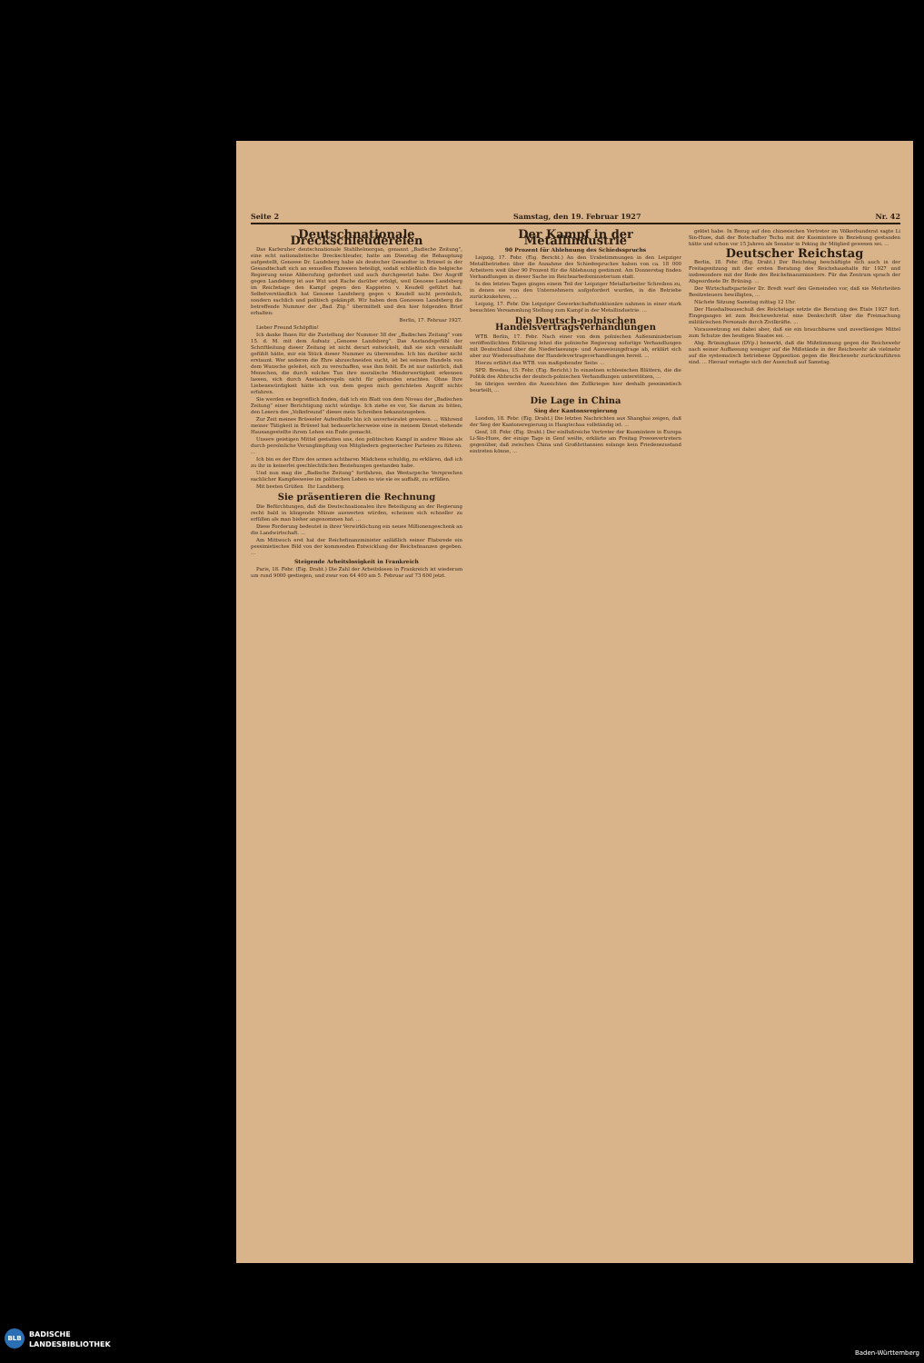Seite 2 Samstag, den 19. Februar 1927 Nr. 42
Deutschnationale Dreckschleudereien
Das Karlsruher deutschnationale Stahlhelmorgan, genannt „Badische Zeitung“, eine echt nationalistische Dreckschleuder, hatte am Dienstag die Behauptung aufgestellt, Genosse Dr. Landsberg habe als deutscher Gesandter in Brüssel in der Gesandtschaft sich an sexuellen Exzessen beteiligt, sodaß schließlich die belgische Regierung seine Abberufung gefordert und auch durchgesetzt habe. Der Angriff gegen Landsberg ist aus Wut und Rache darüber erfolgt, weil Genosse Landsberg im Reichstage den Kampf gegen den Kappisten v. Keudell geführt hat. Selbstverständlich hat Genosse Landsberg gegen v. Keudell nicht persönlich, sondern sachlich und politisch gekämpft. Wir haben dem Genossen Landsberg die betreffende Nummer der „Bad. Ztg.“ übermittelt und den hier folgenden Brief erhalten:
Berlin, 17. Februar 1927.
Lieber Freund Schöpflin!
Ich danke Ihnen für die Zustellung der Nummer 38 der „Badischen Zeitung“ vom 15. d. M. mit dem Aufsatz „Genosse Landsberg“. Das Anstandsgefühl der Schriftleitung dieser Zeitung ist nicht derart entwickelt, daß sie sich veranlaßt gefühlt hätte, mir ein Stück dieser Nummer zu übersenden. Ich bin darüber nicht erstaunt. Wer anderen die Ehre abzuschneiden sucht, ist bei seinem Handeln von dem Wunsche geleitet, sich zu verschaffen, was ihm fehlt. Es ist nur natürlich, daß Menschen, die durch solches Tun ihre moralische Minderwertigkeit erkennen lassen, sich durch Anstandsregeln nicht für gebunden erachten. Ohne Ihre Liebenswürdigkeit hätte ich von dem gegen mich gerichteten Angriff nichts erfahren.
Sie werden es begreiflich finden, daß ich ein Blatt von dem Niveau der „Badischen Zeitung“ einer Berichtigung nicht würdige. Ich ziehe es vor, Sie darum zu bitten, den Lesern des „Volksfreund“ dieses mein Schreiben bekanntzugeben.
Zur Zeit meines Brüsseler Aufenthalts bin ich unverheiratet gewesen. ... Während meiner Tätigkeit in Brüssel hat bedauerlicherweise eine in meinem Dienst stehende Hausangestellte ihrem Leben ein Ende gemacht.
Unsere geistigen Mittel gestatten uns, den politischen Kampf in andrer Weise als durch persönliche Verunglimpfung von Mitgliedern gegnerischer Parteien zu führen. ...
Ich bin es der Ehre des armen achtbaren Mädchens schuldig, zu erklären, daß ich zu ihr in keinerlei geschlechtlichen Beziehungen gestanden habe.
Und nun mag die „Badische Zeitung“ fortfahren, das Westarpsche Versprechen sachlicher Kampfesweise im politischen Leben so wie sie es auffaßt, zu erfüllen.
Mit besten Grüßen Ihr Landsberg.
Sie präsentieren die Rechnung
Die Befürchtungen, daß die Deutschnationalen ihre Beteiligung an der Regierung recht bald in klingende Münze auswerten würden, scheinen sich schneller zu erfüllen als man bisher angenommen hat. ...
Diese Forderung bedeutet in ihrer Verwirklichung ein neues Millionengeschenk an die Landwirtschaft. ...
Am Mittwoch erst hat der Reichsfinanzminister anläßlich seiner Etatsrede ein pessimistisches Bild von der kommenden Entwicklung der Reichsfinanzen gegeben. ...
Steigende Arbeitslosigkeit in Frankreich
Paris, 18. Febr. (Eig. Draht.) Die Zahl der Arbeitslosen in Frankreich ist wiederum um rund 9000 gestiegen, und zwar von 64 400 am 5. Februar auf 73 600 jetzt.
Der Kampf in der Metallindustrie
90 Prozent für Ablehnung des Schiedsspruchs
Leipzig, 17. Febr. (Eig. Bericht.) An den Urabstimmungen in den Leipziger Metallbetrieben über die Annahme des Schiedsspruches haben von ca. 18 000 Arbeitern weit über 90 Prozent für die Ablehnung gestimmt. Am Donnerstag finden Verhandlungen in dieser Sache im Reichsarbeitsministerium statt.
In den letzten Tagen gingen einem Teil der Leipziger Metallarbeiter Schreiben zu, in denen sie von den Unternehmern aufgefordert wurden, in die Betriebe zurückzukehren, ...
Leipzig, 17. Febr. Die Leipziger Gewerkschaftsfunktionäre nahmen in einer stark besuchten Versammlung Stellung zum Kampf in der Metallindustrie. ...
Die Deutsch-polnischen Handelsvertragsverhandlungen
WTB. Berlin, 17. Febr. Nach einer von dem polnischen Außenministerium veröffentlichten Erklärung lehnt die polnische Regierung sofortige Verhandlungen mit Deutschland über die Niederlassungs- und Ausweisungsfrage ab, erklärt sich aber zur Wiederaufnahme der Handelsvertragsverhandlungen bereit. ...
Hierzu erfährt das WTB. von maßgebender Seite: ...
SPD. Breslau, 15. Febr. (Eig. Bericht.) In einzelnen schlesischen Blättern, die die Politik des Abbruchs der deutsch-polnischen Verhandlungen unterstützen, ...
Im übrigen werden die Aussichten des Zollkrieges hier deshalb pessimistisch beurteilt, ...
Die Lage in China
Sieg der Kantonsregierung
London, 18. Febr. (Eig. Draht.) Die letzten Nachrichten aus Shanghai zeigen, daß der Sieg der Kantonsregierung in Hangtschau vollständig ist. ...
Genf, 18. Febr. (Eig. Draht.) Der einflußreiche Vertreter der Kuomintere in Europa Li-Sin-Hues, der einige Tage in Genf weilte, erklärte am Freitag Pressevertretern gegenüber, daß zwischen China und Großbritannien solange kein Friedenszustand eintreten könne, ...
gelöst habe. In Bezug auf den chinesischen Vertreter im Völkerbundsrat sagte Li Sin-Hues, daß der Botschafter Tschu mit der Kuomintere in Beziehung gestanden hätte und schon vor 15 Jahren als Senator in Peking ihr Mitglied gewesen sei. ...
Deutscher Reichstag
Berlin, 18. Febr. (Eig. Draht.) Der Reichstag beschäftigte sich auch in der Freitagssitzung mit der ersten Beratung des Reichshaushalts für 1927 und insbesondere mit der Rede des Reichsfinanzministers. Für das Zentrum sprach der Abgeordnete Dr. Brüning. ...
Der Wirtschaftsparteiler Dr. Bredt warf den Gemeinden vor, daß sie Mehrheiten Besitzsteuern bewilligten, ...
Nächste Sitzung Samstag mittag 12 Uhr.
Der Haushaltsausschuß des Reichstags setzte die Beratung des Etats 1927 fort. Eingegangen ist zum Reichswehretat eine Denkschrift über die Freimachung militärischen Personals durch Zivilkräfte. ...
Voraussetzung sei dabei aber, daß sie ein brauchbares und zuverlässiges Mittel zum Schutze des heutigen Staates sei. ...
Abg. Brüninghaus (DVp.) bemerkt, daß die Mißstimmung gegen die Reichswehr nach seiner Auffassung weniger auf die Mißstände in der Reichswehr als vielmehr auf die systematisch betriebene Opposition gegen die Reichswehr zurückzuführen sind. ... Hierauf vertagte sich der Ausschuß auf Samstag.
BLB
BADISCHE
LANDESBIBLIOTHEK
Baden-Württemberg